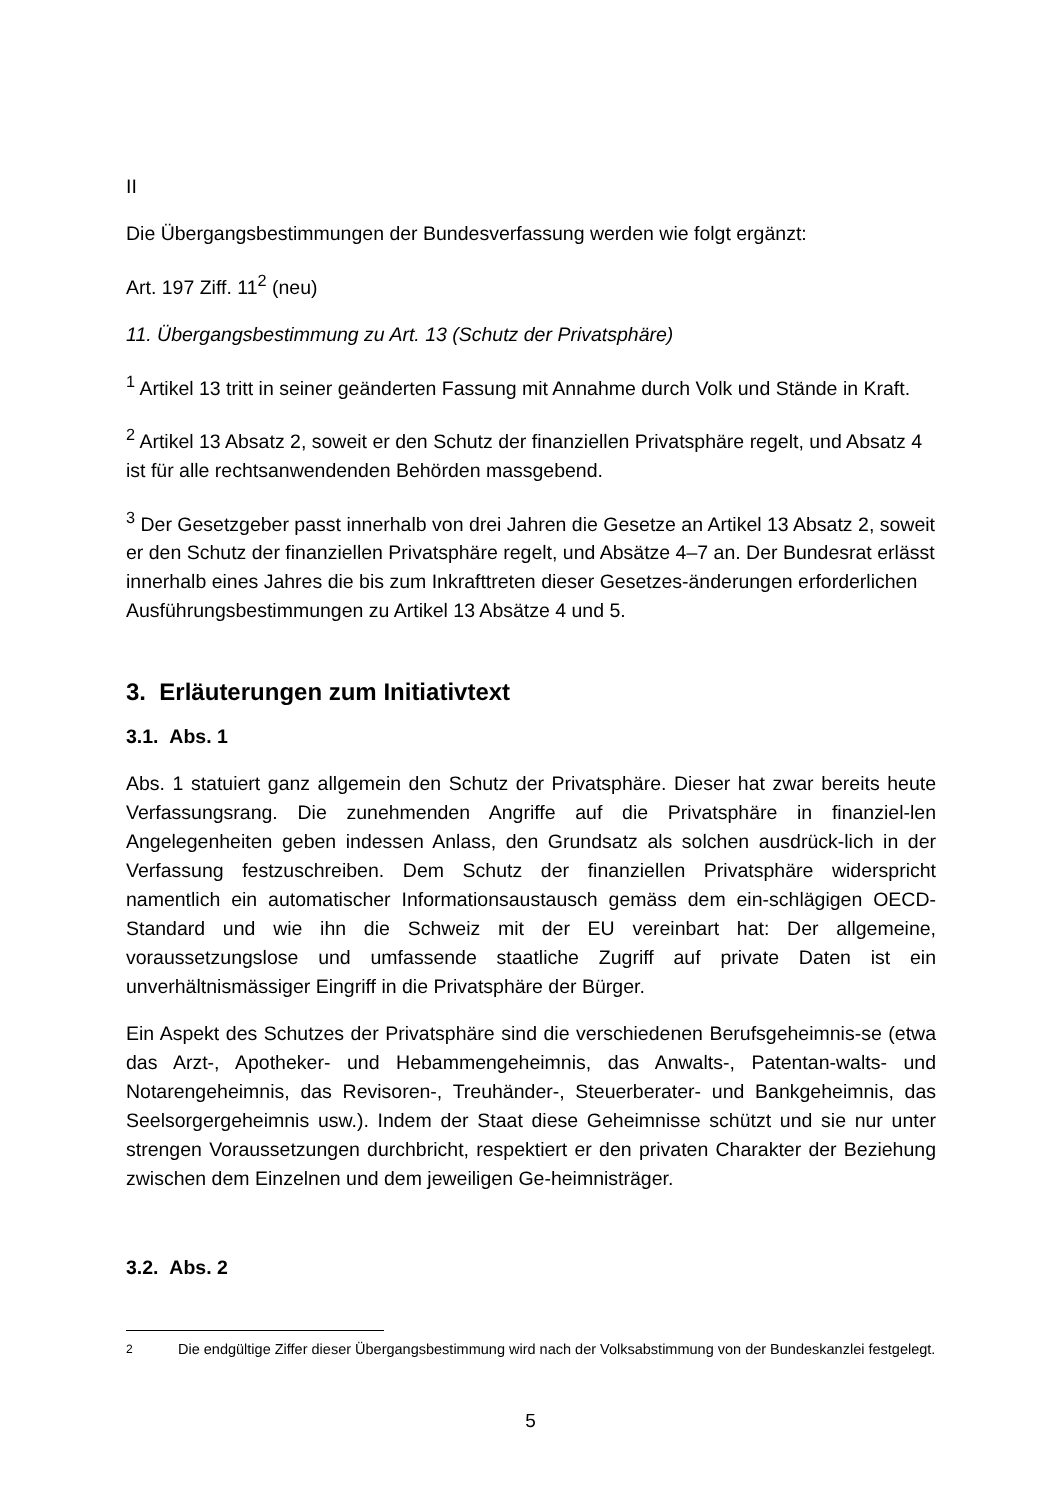II
Die Übergangsbestimmungen der Bundesverfassung werden wie folgt ergänzt:
Art. 197 Ziff. 11<sup>2</sup> (neu)
11. Übergangsbestimmung zu Art. 13 (Schutz der Privatsphäre)
<sup>1</sup> Artikel 13 tritt in seiner geänderten Fassung mit Annahme durch Volk und Stände in Kraft.
<sup>2</sup> Artikel 13 Absatz 2, soweit er den Schutz der finanziellen Privatsphäre regelt, und Absatz 4 ist für alle rechtsanwendenden Behörden massgebend.
<sup>3</sup> Der Gesetzgeber passt innerhalb von drei Jahren die Gesetze an Artikel 13 Absatz 2, soweit er den Schutz der finanziellen Privatsphäre regelt, und Absätze 4–7 an. Der Bundesrat erlässt innerhalb eines Jahres die bis zum Inkrafttreten dieser Gesetzes-änderungen erforderlichen Ausführungsbestimmungen zu Artikel 13 Absätze 4 und 5.
3. Erläuterungen zum Initiativtext
3.1. Abs. 1
Abs. 1 statuiert ganz allgemein den Schutz der Privatsphäre. Dieser hat zwar bereits heute Verfassungsrang. Die zunehmenden Angriffe auf die Privatsphäre in finanziel-len Angelegenheiten geben indessen Anlass, den Grundsatz als solchen ausdrück-lich in der Verfassung festzuschreiben. Dem Schutz der finanziellen Privatsphäre widerspricht namentlich ein automatischer Informationsaustausch gemäss dem ein-schlägigen OECD-Standard und wie ihn die Schweiz mit der EU vereinbart hat: Der allgemeine, voraussetzungslose und umfassende staatliche Zugriff auf private Daten ist ein unverhältnismässiger Eingriff in die Privatsphäre der Bürger.
Ein Aspekt des Schutzes der Privatsphäre sind die verschiedenen Berufsgeheimnis-se (etwa das Arzt-, Apotheker- und Hebammengeheimnis, das Anwalts-, Patentan-walts- und Notarengeheimnis, das Revisoren-, Treuhänder-, Steuerberater- und Bankgeheimnis, das Seelsorgergeheimnis usw.). Indem der Staat diese Geheimnisse schützt und sie nur unter strengen Voraussetzungen durchbricht, respektiert er den privaten Charakter der Beziehung zwischen dem Einzelnen und dem jeweiligen Ge-heimnisträger.
3.2. Abs. 2
<sup>2</sup> Die endgültige Ziffer dieser Übergangsbestimmung wird nach der Volksabstimmung von der Bundeskanzlei festgelegt.
5